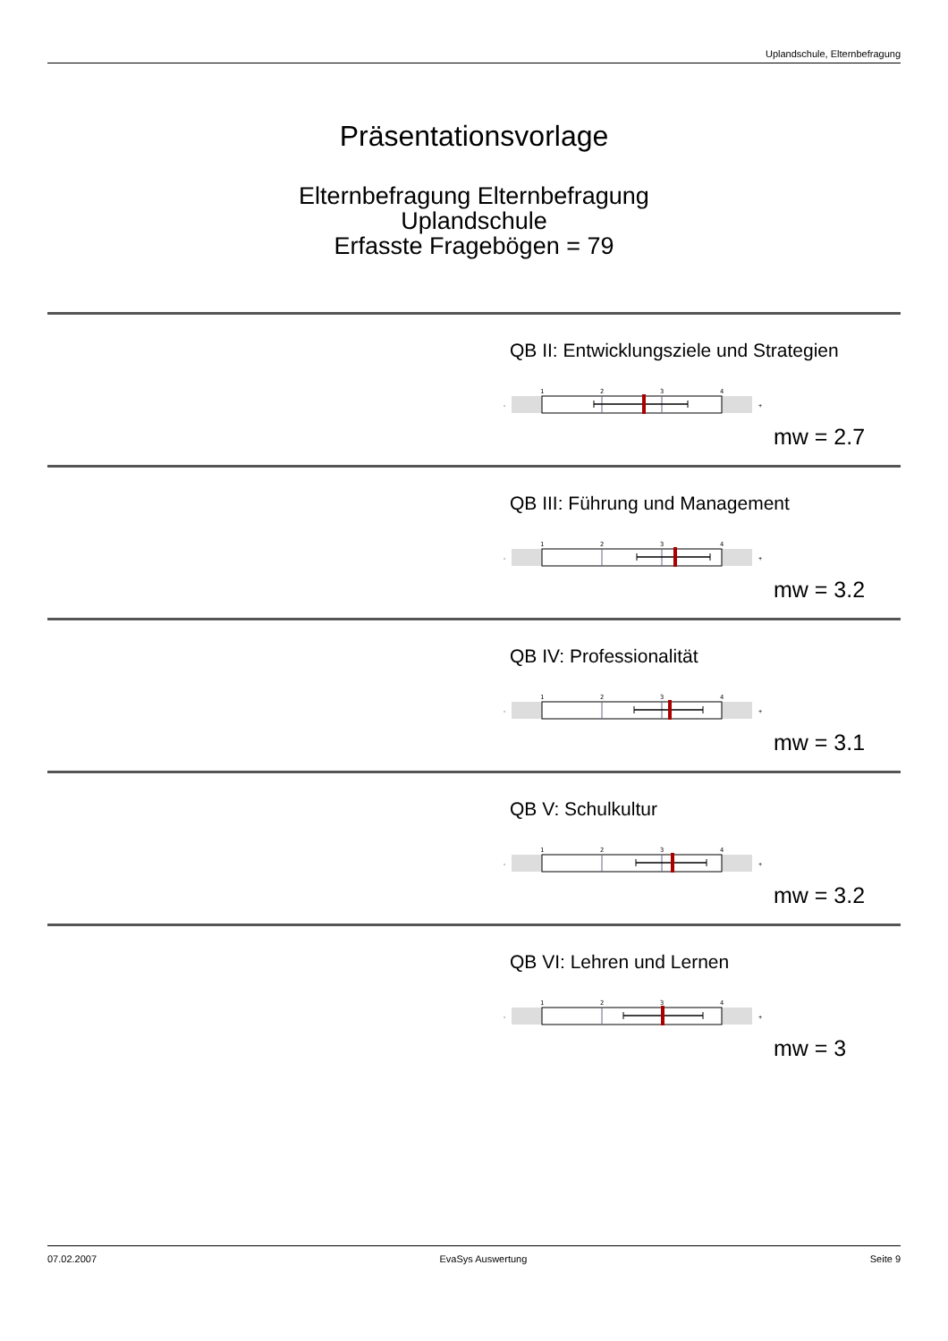Uplandschule, Elternbefragung
Präsentationsvorlage
Elternbefragung Elternbefragung
Uplandschule
Erfasste Fragebögen = 79
QB II: Entwicklungsziele und Strategien
-
1
2
3
4
+
mw = 2.7
QB III: Führung und Management
-
1
2
3
4
+
mw = 3.2
QB IV: Professionalität
-
1
2
3
4
+
mw = 3.1
QB V: Schulkultur
-
1
2
3
4
+
mw = 3.2
QB VI: Lehren und Lernen
-
1
2
3
4
+
mw = 3
07.02.2007 EvaSys Auswertung Seite 9